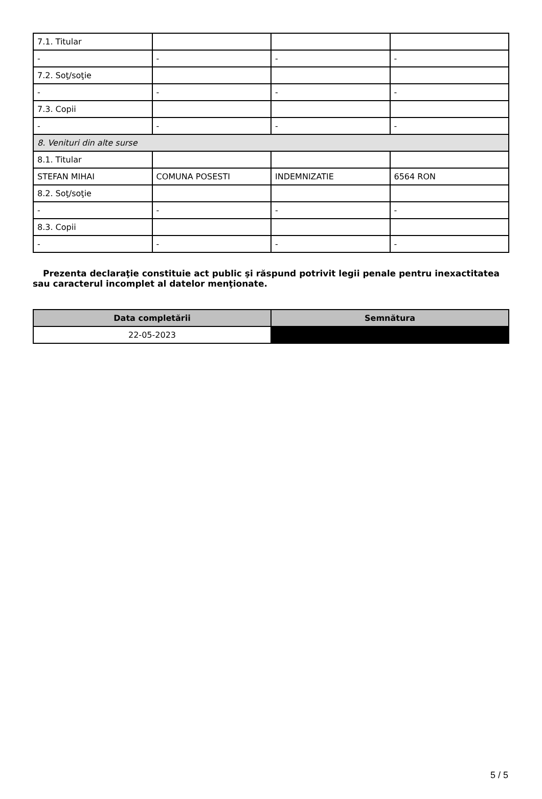| 7.1. Titular | | | |
| - | - | - | - |
| 7.2. Soţ/soţie | | | |
| - | - | - | - |
| 7.3. Copii | | | |
| - | - | - | - |
| 8. Venituri din alte surse | | | |
| 8.1. Titular | | | |
| STEFAN MIHAI | COMUNA POSESTI | INDEMNIZATIE | 6564 RON |
| 8.2. Soţ/soţie | | | |
| - | - | - | - |
| 8.3. Copii | | | |
| - | - | - | - |
Prezenta declaraţie constituie act public şi răspund potrivit legii penale pentru inexactitatea sau caracterul incomplet al datelor menţionate.
| Data completării | Semnătura |
| --- | --- |
| 22-05-2023 | |
5 / 5